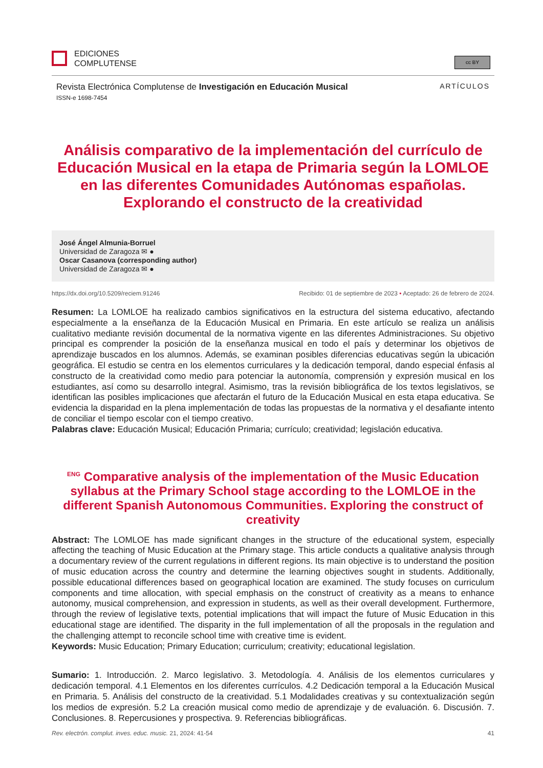EDICIONES
COMPLUTENSE
cc BY
Revista Electrónica Complutense de Investigación en Educación Musical ARTÍCULOS
ISSN-e 1698-7454
Análisis comparativo de la implementación del currículo de Educación Musical en la etapa de Primaria según la LOMLOE en las diferentes Comunidades Autónomas españolas. Explorando el constructo de la creatividad
José Ángel Almunia-Borruel
Universidad de Zaragoza ✉ ●
Oscar Casanova (corresponding author)
Universidad de Zaragoza ✉ ●
https://dx.doi.org/10.5209/reciem.91246 Recibido: 01 de septiembre de 2023 • Aceptado: 26 de febrero de 2024.
Resumen: La LOMLOE ha realizado cambios significativos en la estructura del sistema educativo, afectando especialmente a la enseñanza de la Educación Musical en Primaria. En este artículo se realiza un análisis cualitativo mediante revisión documental de la normativa vigente en las diferentes Administraciones. Su objetivo principal es comprender la posición de la enseñanza musical en todo el país y determinar los objetivos de aprendizaje buscados en los alumnos. Además, se examinan posibles diferencias educativas según la ubicación geográfica. El estudio se centra en los elementos curriculares y la dedicación temporal, dando especial énfasis al constructo de la creatividad como medio para potenciar la autonomía, comprensión y expresión musical en los estudiantes, así como su desarrollo integral. Asimismo, tras la revisión bibliográfica de los textos legislativos, se identifican las posibles implicaciones que afectarán el futuro de la Educación Musical en esta etapa educativa. Se evidencia la disparidad en la plena implementación de todas las propuestas de la normativa y el desafiante intento de conciliar el tiempo escolar con el tiempo creativo.
Palabras clave: Educación Musical; Educación Primaria; currículo; creatividad; legislación educativa.
<sup>ENG</sup> Comparative analysis of the implementation of the Music Education syllabus at the Primary School stage according to the LOMLOE in the different Spanish Autonomous Communities. Exploring the construct of creativity
Abstract: The LOMLOE has made significant changes in the structure of the educational system, especially affecting the teaching of Music Education at the Primary stage. This article conducts a qualitative analysis through a documentary review of the current regulations in different regions. Its main objective is to understand the position of music education across the country and determine the learning objectives sought in students. Additionally, possible educational differences based on geographical location are examined. The study focuses on curriculum components and time allocation, with special emphasis on the construct of creativity as a means to enhance autonomy, musical comprehension, and expression in students, as well as their overall development. Furthermore, through the review of legislative texts, potential implications that will impact the future of Music Education in this educational stage are identified. The disparity in the full implementation of all the proposals in the regulation and the challenging attempt to reconcile school time with creative time is evident.
Keywords: Music Education; Primary Education; curriculum; creativity; educational legislation.
Sumario: 1. Introducción. 2. Marco legislativo. 3. Metodología. 4. Análisis de los elementos curriculares y dedicación temporal. 4.1 Elementos en los diferentes currículos. 4.2 Dedicación temporal a la Educación Musical en Primaria. 5. Análisis del constructo de la creatividad. 5.1 Modalidades creativas y su contextualización según los medios de expresión. 5.2 La creación musical como medio de aprendizaje y de evaluación. 6. Discusión. 7. Conclusiones. 8. Repercusiones y prospectiva. 9. Referencias bibliográficas.
Rev. electrón. complut. inves. educ. music. 21, 2024: 41-54 41